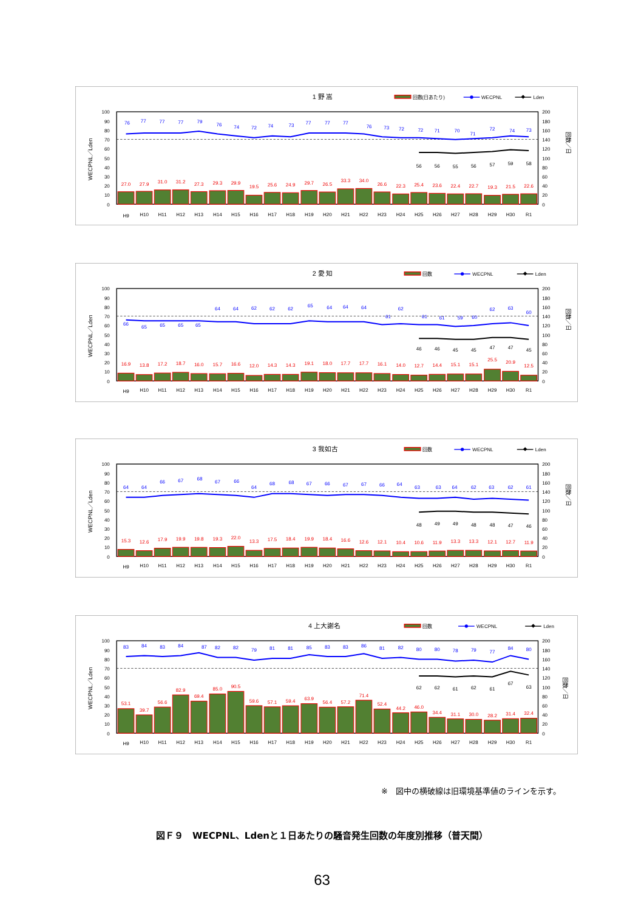1 野 嵩
回数(日あたり)
WECPNL
Lden
WECPNL／Lden
回数／日
0
10
20
30
40
50
60
70
80
90
100
0
20
40
60
80
100
120
140
160
180
200
27.0
27.9
31.0
31.2
27.3
29.3
29.9
19.5
25.6
24.9
29.7
26.5
33.3
34.0
26.6
22.3
25.4
23.6
22.4
22.7
19.3
21.5
22.6
76
77
77
77
79
76
74
72
74
73
77
77
77
76
73
72
72
71
70
71
72
74
73
56
56
55
56
57
59
58
H9
H10
H11
H12
H13
H14
H15
H16
H17
H18
H19
H20
H21
H22
H23
H24
H25
H26
H27
H28
H29
H30
R1
2 愛 知
回数
WECPNL
Lden
WECPNL／Lden
回数／日
0
10
20
30
40
50
60
70
80
90
100
0
20
40
60
80
100
120
140
160
180
200
16.9
13.8
17.2
18.7
16.0
15.7
16.6
12.0
14.3
14.3
19.1
18.0
17.7
17.7
16.1
14.0
12.7
14.4
15.1
15.1
25.5
20.9
12.5
66
65
65
65
65
64
64
62
62
62
65
64
64
64
61
62
61
61
59
60
62
63
60
46
46
45
45
47
47
45
H9
H10
H11
H12
H13
H14
H15
H16
H17
H18
H19
H20
H21
H22
H23
H24
H25
H26
H27
H28
H29
H30
R1
3 我如古
回数
WECPNL
Lden
WECPNL／Lden
回数／日
0
10
20
30
40
50
60
70
80
90
100
0
20
40
60
80
100
120
140
160
180
200
15.3
12.6
17.9
19.9
19.8
19.3
22.0
13.3
17.5
18.4
19.9
18.4
16.6
12.6
12.1
10.4
10.6
11.9
13.3
13.3
12.1
12.7
11.9
64
64
66
67
68
67
66
64
68
68
67
66
67
67
66
64
63
63
64
62
63
62
61
48
49
49
48
48
47
46
H9
H10
H11
H12
H13
H14
H15
H16
H17
H18
H19
H20
H21
H22
H23
H24
H25
H26
H27
H28
H29
H30
R1
4 上大謝名
回数
WECPNL
Lden
WECPNL／Lden
回数／日
0
10
20
30
40
50
60
70
80
90
100
0
20
40
60
80
100
120
140
160
180
200
53.1
39.7
56.6
82.9
69.4
85.0
90.5
59.6
57.1
59.4
63.9
56.4
57.2
71.4
52.4
44.2
46.0
34.4
31.1
30.0
28.2
31.4
32.4
83
84
83
84
87
82
82
79
81
81
85
83
83
86
81
82
80
80
78
79
77
84
80
62
62
61
62
61
67
63
H9
H10
H11
H12
H13
H14
H15
H16
H17
H18
H19
H20
H21
H22
H23
H24
H25
H26
H27
H28
H29
H30
R1
※　図中の横破線は旧環境基準値のラインを示す。
図Ｆ９　WECPNL、Ldenと１日あたりの騒音発生回数の年度別推移（普天間）
63